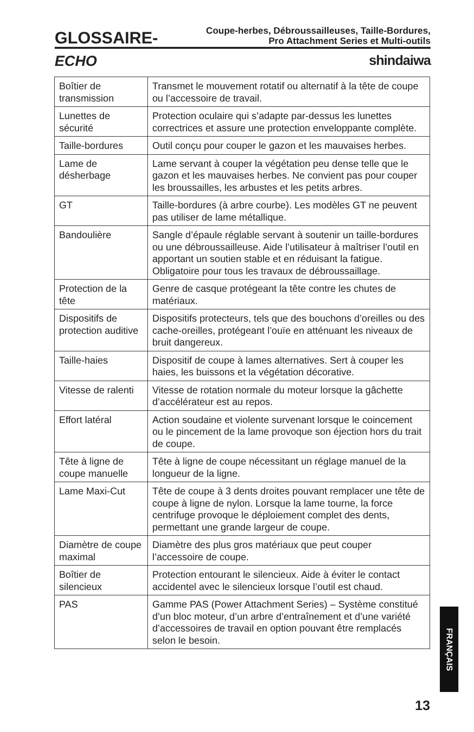GLOSSAIRE- Coupe-herbes, Débroussailleuses, Taille-Bordures,
Pro Attachment Series et Multi-outils
ECHO shindaiwa
| Boîtier de transmission | Transmet le mouvement rotatif ou alternatif à la tête de coupe ou l’accessoire de travail. |
| Lunettes de sécurité | Protection oculaire qui s’adapte par-dessus les lunettes correctrices et assure une protection enveloppante complète. |
| Taille-bordures | Outil conçu pour couper le gazon et les mauvaises herbes. |
| Lame de désherbage | Lame servant à couper la végétation peu dense telle que le gazon et les mauvaises herbes. Ne convient pas pour couper les broussailles, les arbustes et les petits arbres. |
| GT | Taille-bordures (à arbre courbe). Les modèles GT ne peuvent pas utiliser de lame métallique. |
| Bandoulière | Sangle d’épaule réglable servant à soutenir un taille-bordures ou une débroussailleuse. Aide l’utilisateur à maîtriser l’outil en apportant un soutien stable et en réduisant la fatigue. Obligatoire pour tous les travaux de débroussaillage. |
| Protection de la tête | Genre de casque protégeant la tête contre les chutes de matériaux. |
| Dispositifs de protection auditive | Dispositifs protecteurs, tels que des bouchons d’oreilles ou des cache-oreilles, protégeant l’ouïe en atténuant les niveaux de bruit dangereux. |
| Taille-haies | Dispositif de coupe à lames alternatives. Sert à couper les haies, les buissons et la végétation décorative. |
| Vitesse de ralenti | Vitesse de rotation normale du moteur lorsque la gâchette d’accélérateur est au repos. |
| Effort latéral | Action soudaine et violente survenant lorsque le coincement ou le pincement de la lame provoque son éjection hors du trait de coupe. |
| Tête à ligne de coupe manuelle | Tête à ligne de coupe nécessitant un réglage manuel de la longueur de la ligne. |
| Lame Maxi-Cut | Tête de coupe à 3 dents droites pouvant remplacer une tête de coupe à ligne de nylon. Lorsque la lame tourne, la force centrifuge provoque le déploiement complet des dents, permettant une grande largeur de coupe. |
| Diamètre de coupe maximal | Diamètre des plus gros matériaux que peut couper l’accessoire de coupe. |
| Boîtier de silencieux | Protection entourant le silencieux. Aide à éviter le contact accidentel avec le silencieux lorsque l’outil est chaud. |
| PAS | Gamme PAS (Power Attachment Series) – Système constitué d’un bloc moteur, d’un arbre d’entraînement et d’une variété d’accessoires de travail en option pouvant être remplacés selon le besoin. |
FRANÇAIS
13